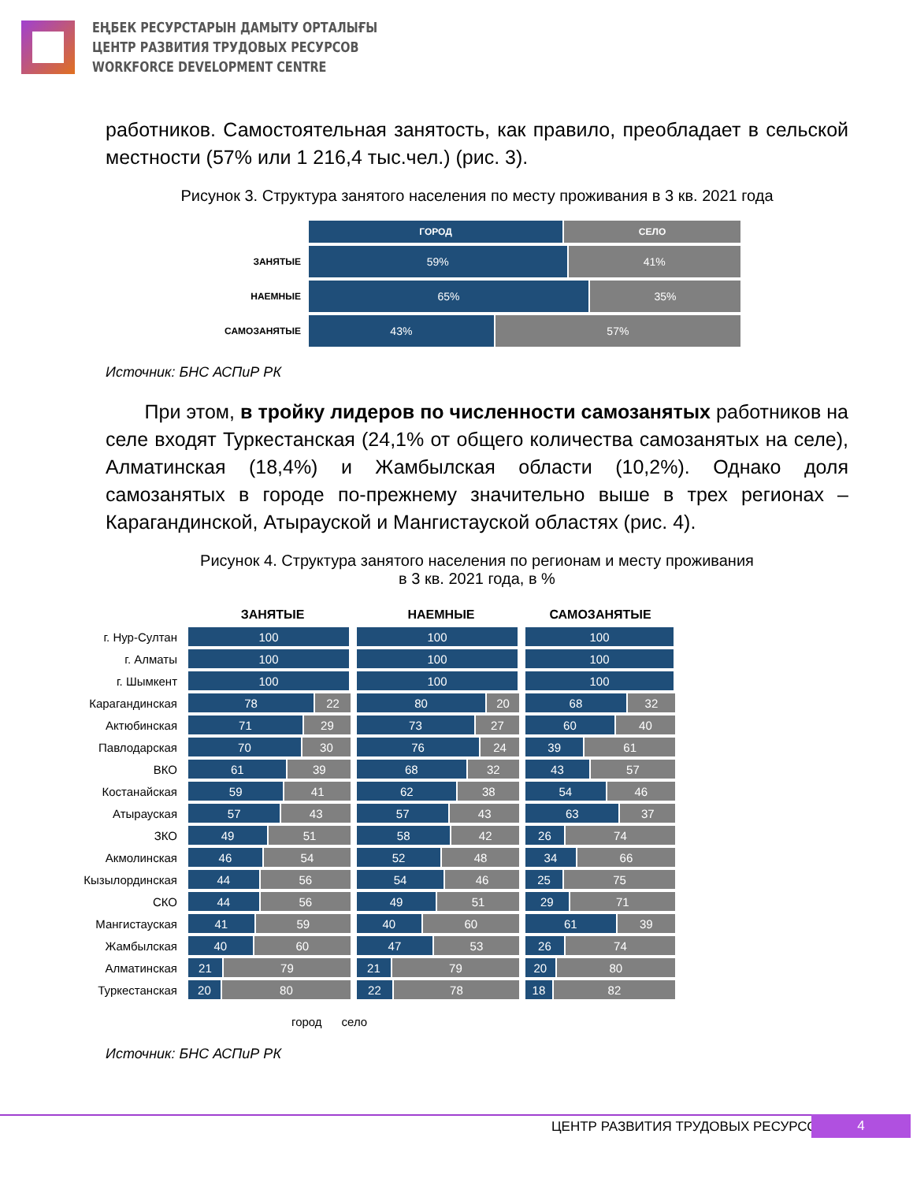ЕҢБЕК РЕСУРСТАРЫН ДАМЫТУ ОРТАЛЫҒЫ
ЦЕНТР РАЗВИТИЯ ТРУДОВЫХ РЕСУРСОВ
WORKFORCE DEVELOPMENT CENTRE
работников. Самостоятельная занятость, как правило, преобладает в сельской местности (57% или 1 216,4 тыс.чел.) (рис. 3).
Рисунок 3. Структура занятого населения по месту проживания в 3 кв. 2021 года
ГОРОД СЕЛО
ЗАНЯТЫЕ
59% 41%
НАЕМНЫЕ
65% 35%
САМОЗАНЯТЫЕ
43% 57%
Источник: БНС АСПиР РК
При этом, в тройку лидеров по численности самозанятых работников на селе входят Туркестанская (24,1% от общего количества самозанятых на селе), Алматинская (18,4%) и Жамбылская области (10,2%). Однако доля самозанятых в городе по-прежнему значительно выше в трех регионах – Карагандинской, Атырауской и Мангистауской областях (рис. 4).
Рисунок 4. Структура занятого населения по регионам и месту проживания
в 3 кв. 2021 года, в %
ЗАНЯТЫЕ НАЕМНЫЕ САМОЗАНЯТЫЕ
г. Нур-Султан
100 100 100
г. Алматы
100 100 100
г. Шымкент
100 100 100
Карагандинская
78 22
80 20
68 32
Актюбинская
71 29
73 27
60 40
Павлодарская
70 30
76 24
39 61
ВКО
61 39
68 32
43 57
Костанайская
59 41
62 38
54 46
Атырауская
57 43
57 43
63 37
ЗКО
49 51
58 42
26 74
Акмолинская
46 54
52 48
34 66
Кызылординская
44 56
54 46
25 75
СКО
44 56
49 51
29 71
Мангистауская
41 59
40 60
61 39
Жамбылская
40 60
47 53
26 74
Алматинская
21 79
21 79
20 80
Туркестанская
20 80
22 78
18 82
город село
Источник: БНС АСПиР РК
ЦЕНТР РАЗВИТИЯ ТРУДОВЫХ РЕСУРСОВ
4